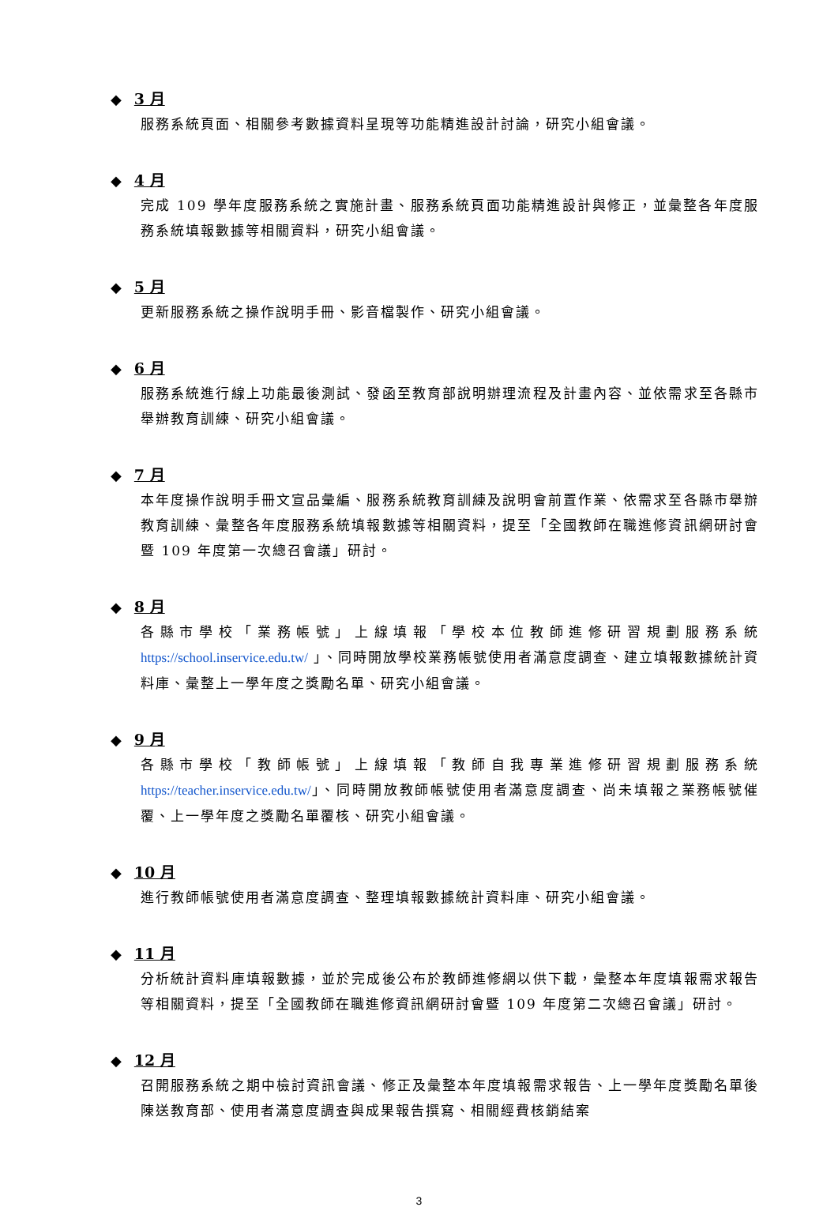◆ 3 月
服務系統頁面、相關參考數據資料呈現等功能精進設計討論，研究小組會議。
◆ 4 月
完成 109 學年度服務系統之實施計畫、服務系統頁面功能精進設計與修正，並彙整各年度服務系統填報數據等相關資料，研究小組會議。
◆ 5 月
更新服務系統之操作說明手冊、影音檔製作、研究小組會議。
◆ 6 月
服務系統進行線上功能最後測試、發函至教育部說明辦理流程及計畫內容、並依需求至各縣市舉辦教育訓練、研究小組會議。
◆ 7 月
本年度操作說明手冊文宣品彙編、服務系統教育訓練及說明會前置作業、依需求至各縣市舉辦教育訓練、彙整各年度服務系統填報數據等相關資料，提至「全國教師在職進修資訊網研討會暨 109 年度第一次總召會議」研討。
◆ 8 月
各縣市學校「業務帳號」上線填報「學校本位教師進修研習規劃服務系統 https://school.inservice.edu.tw/ 」、同時開放學校業務帳號使用者滿意度調查、建立填報數據統計資料庫、彙整上一學年度之獎勵名單、研究小組會議。
◆ 9 月
各縣市學校「教師帳號」上線填報「教師自我專業進修研習規劃服務系統 https://teacher.inservice.edu.tw/」、同時開放教師帳號使用者滿意度調查、尚未填報之業務帳號催覆、上一學年度之獎勵名單覆核、研究小組會議。
◆ 10 月
進行教師帳號使用者滿意度調查、整理填報數據統計資料庫、研究小組會議。
◆ 11 月
分析統計資料庫填報數據，並於完成後公布於教師進修網以供下載，彙整本年度填報需求報告等相關資料，提至「全國教師在職進修資訊網研討會暨 109 年度第二次總召會議」研討。
◆ 12 月
召開服務系統之期中檢討資訊會議、修正及彙整本年度填報需求報告、上一學年度獎勵名單後陳送教育部、使用者滿意度調查與成果報告撰寫、相關經費核銷結案
3